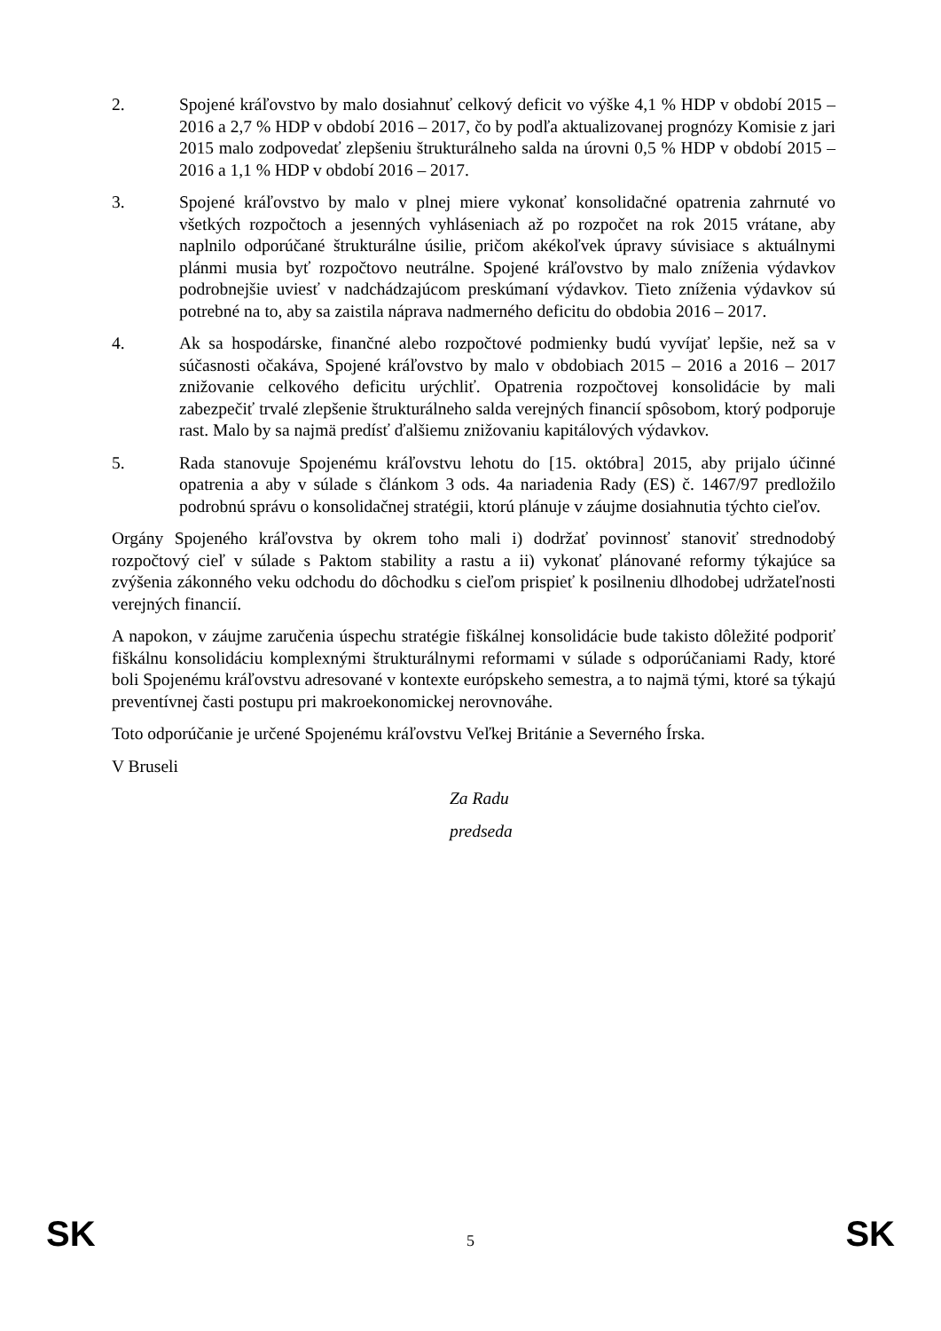2. Spojené kráľovstvo by malo dosiahnuť celkový deficit vo výške 4,1 % HDP v období 2015 – 2016 a 2,7 % HDP v období 2016 – 2017, čo by podľa aktualizovanej prognózy Komisie z jari 2015 malo zodpovedať zlepšeniu štrukturálneho salda na úrovni 0,5 % HDP v období 2015 – 2016 a 1,1 % HDP v období 2016 – 2017.
3. Spojené kráľovstvo by malo v plnej miere vykonať konsolidačné opatrenia zahrnuté vo všetkých rozpočtoch a jesenných vyhláseniach až po rozpočet na rok 2015 vrátane, aby naplnilo odporúčané štrukturálne úsilie, pričom akékoľvek úpravy súvisiace s aktuálnymi plánmi musia byť rozpočtovo neutrálne. Spojené kráľovstvo by malo zníženia výdavkov podrobnejšie uviesť v nadchádzajúcom preskúmaní výdavkov. Tieto zníženia výdavkov sú potrebné na to, aby sa zaistila náprava nadmerného deficitu do obdobia 2016 – 2017.
4. Ak sa hospodárske, finančné alebo rozpočtové podmienky budú vyvíjať lepšie, než sa v súčasnosti očakáva, Spojené kráľovstvo by malo v obdobiach 2015 – 2016 a 2016 – 2017 znižovanie celkového deficitu urýchliť. Opatrenia rozpočtovej konsolidácie by mali zabezpečiť trvalé zlepšenie štrukturálneho salda verejných financií spôsobom, ktorý podporuje rast. Malo by sa najmä predísť ďalšiemu znižovaniu kapitálových výdavkov.
5. Rada stanovuje Spojenému kráľovstvu lehotu do [15. októbra] 2015, aby prijalo účinné opatrenia a aby v súlade s článkom 3 ods. 4a nariadenia Rady (ES) č. 1467/97 predložilo podrobnú správu o konsolidačnej stratégii, ktorú plánuje v záujme dosiahnutia týchto cieľov.
Orgány Spojeného kráľovstva by okrem toho mali i) dodržať povinnosť stanoviť strednodobý rozpočtový cieľ v súlade s Paktom stability a rastu a ii) vykonať plánované reformy týkajúce sa zvýšenia zákonného veku odchodu do dôchodku s cieľom prispieť k posilneniu dlhodobej udržateľnosti verejných financií.
A napokon, v záujme zaručenia úspechu stratégie fiškálnej konsolidácie bude takisto dôležité podporiť fiškálnu konsolidáciu komplexnými štrukturálnymi reformami v súlade s odporúčaniami Rady, ktoré boli Spojenému kráľovstvu adresované v kontexte európskeho semestra, a to najmä tými, ktoré sa týkajú preventívnej časti postupu pri makroekonomickej nerovnováhe.
Toto odporúčanie je určené Spojenému kráľovstvu Veľkej Británie a Severného Írska.
V Bruseli
Za Radu
predseda
SK 5 SK